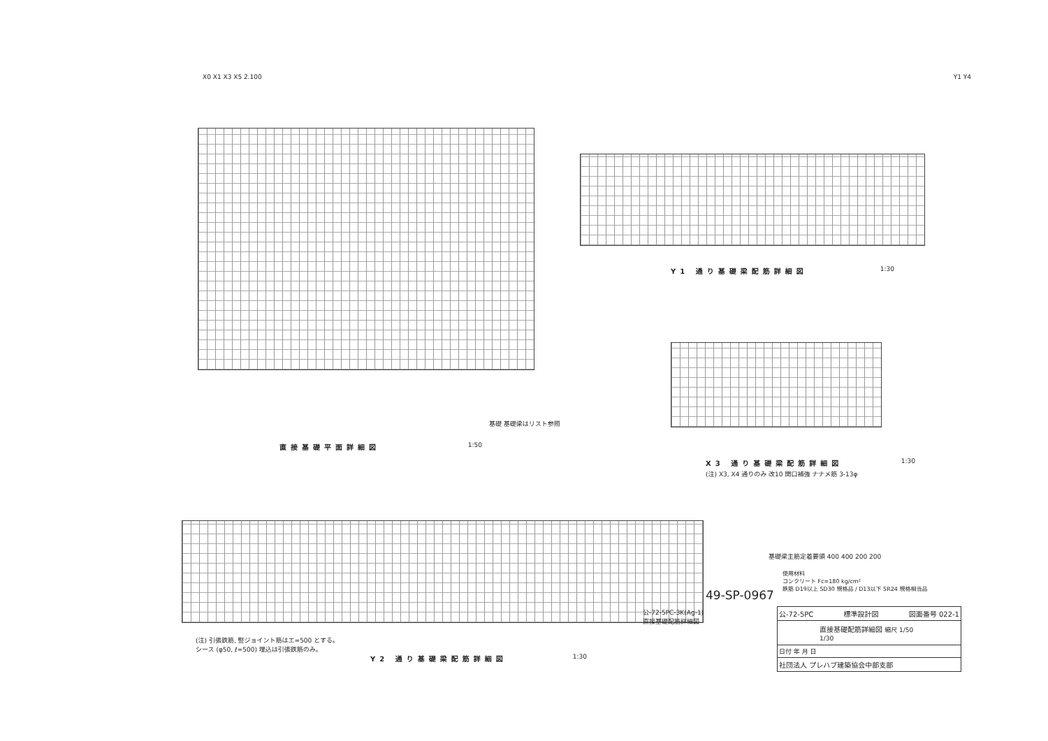X0 X1 X3 X5 2.100 Y1 Y4
基礎 基礎梁はリスト参照
直接基礎平面詳細図 1:50
Y1 通り基礎梁配筋詳細図 1:30
X3 通り基礎梁配筋詳細図 1:30
(注) X3, X4 通りのみ 改10 開口補強 ナナメ筋 3-13φ
基礎梁主筋定着要領 400 400 200 200
使用材料
コンクリート Fc=180 kg/cm²
鉄筋 D19以上 SD30 規格品 / D13以下 SR24 規格相当品
49-SP-0967
公-72-5PC-3K(Ag-1)
直接基礎配筋詳細図
(注) 引張鉄筋, 竪ジョイント筋はエ=500 とする。
シース (φ50, ℓ=500) 埋込は引張鉄筋のみ。
Y2 通り基礎梁配筋詳細図 1:30
公-72-5PC 標準設計図 図面番号 022-1
直接基礎配筋詳細図 縮尺 1/50 1/30
日付 年 月 日
社団法人 プレハブ建築協会中部支部